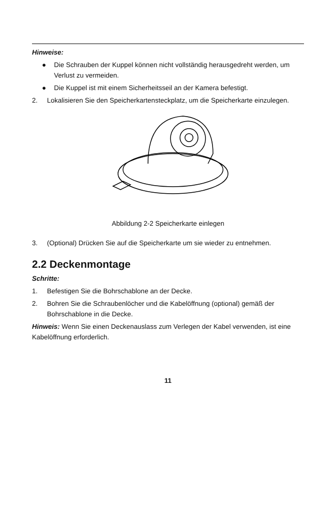Hinweise:
● Die Schrauben der Kuppel können nicht vollständig herausgedreht werden, um Verlust zu vermeiden.
● Die Kuppel ist mit einem Sicherheitsseil an der Kamera befestigt.
2. Lokalisieren Sie den Speicherkartensteckplatz, um die Speicherkarte einzulegen.
Abbildung 2-2 Speicherkarte einlegen
3. (Optional) Drücken Sie auf die Speicherkarte um sie wieder zu entnehmen.
2.2 Deckenmontage
Schritte:
1. Befestigen Sie die Bohrschablone an der Decke.
2. Bohren Sie die Schraubenlöcher und die Kabelöffnung (optional) gemäß der Bohrschablone in die Decke.
Hinweis: Wenn Sie einen Deckenauslass zum Verlegen der Kabel verwenden, ist eine Kabelöffnung erforderlich.
11